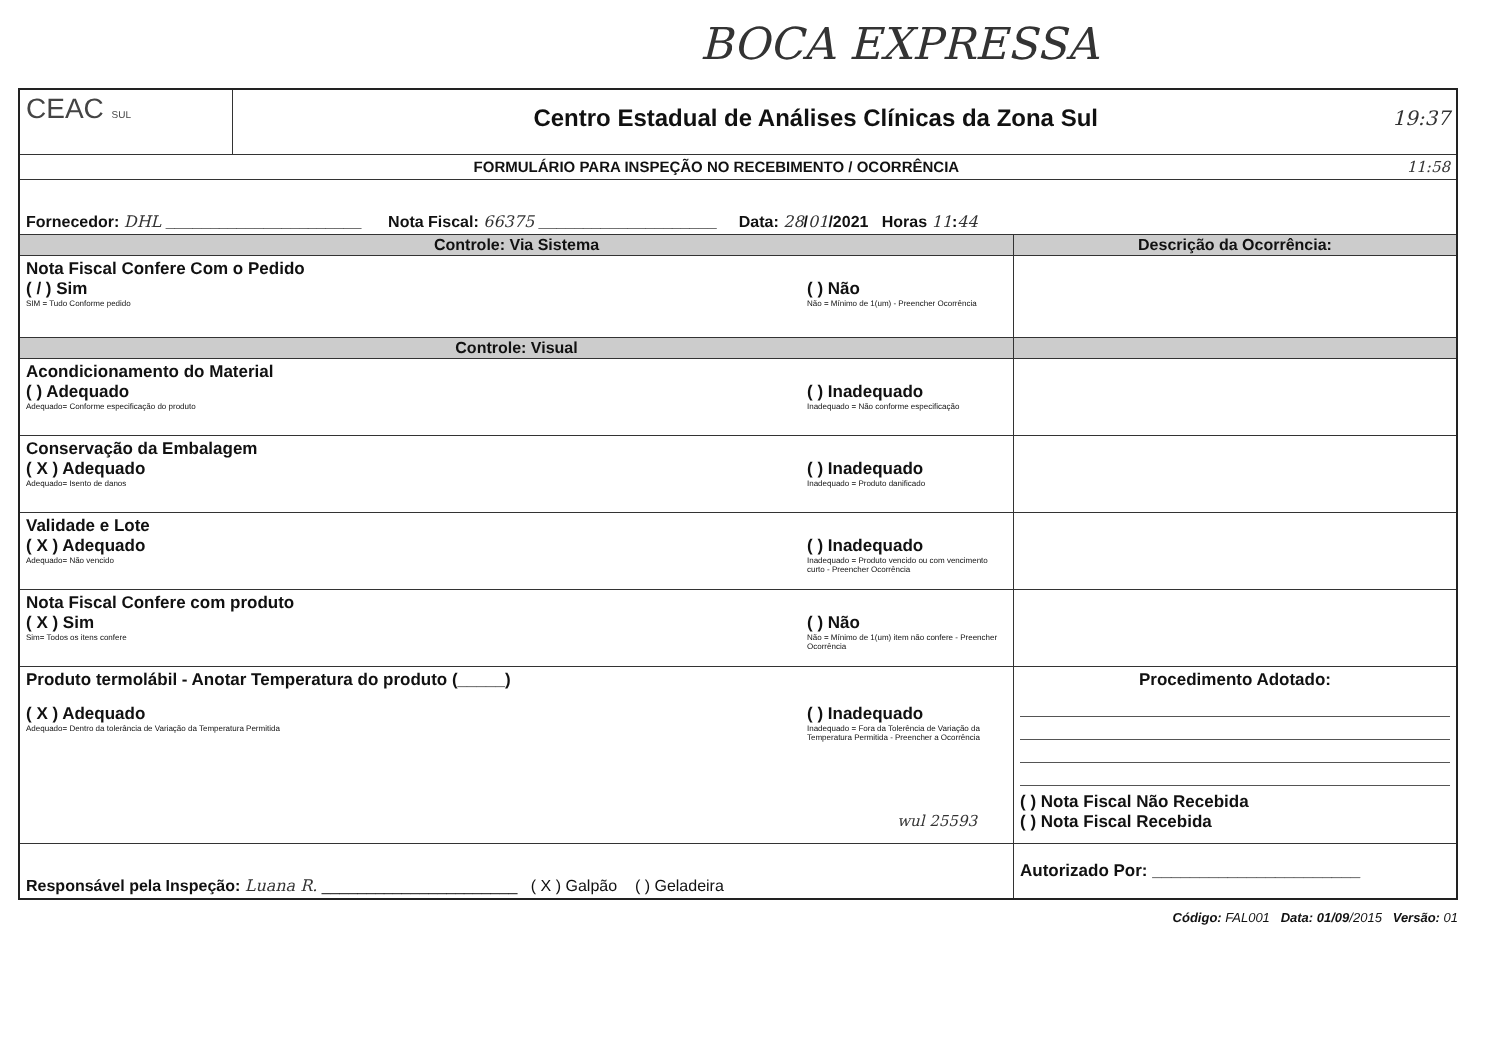BOCA EXPRESSA
| CEAC SUL | Centro Estadual de Análises Clínicas da Zona Sul 19:37 | |
| FORMULÁRIO PARA INSPEÇÃO NO RECEBIMENTO / OCORRÊNCIA 11:58 | | |
| Fornecedor: DHL ______________________ Nota Fiscal: 66375 ____________________ Data: 28 / 01 /2021 Horas 11 : 44 | | |
| Controle: Via Sistema | | Descrição da Ocorrência: |
| Nota Fiscal Confere Com o Pedido ( / ) Sim SIM = Tudo Conforme pedido ( ) Não Não = Mínimo de 1(um) - Preencher Ocorrência | | |
| Controle: Visual | | |
| Acondicionamento do Material ( ) Adequado Adequado= Conforme especificação do produto ( ) Inadequado Inadequado = Não conforme especificação | | |
| Conservação da Embalagem ( X ) Adequado Adequado= Isento de danos ( ) Inadequado Inadequado = Produto danificado | | |
| Validade e Lote ( X ) Adequado Adequado= Não vencido ( ) Inadequado Inadequado = Produto vencido ou com vencimento curto - Preencher Ocorrência | | |
| Nota Fiscal Confere com produto ( X ) Sim Sim= Todos os itens confere ( ) Não Não = Mínimo de 1(um) item não confere - Preencher Ocorrência | | |
| Produto termolábil - Anotar Temperatura do produto (_____) ( X ) Adequado Adequado= Dentro da tolerância de Variação da Temperatura Permitida ( ) Inadequado Inadequado = Fora da Tolerência de Variação da Temperatura Permitida - Preencher a Ocorrência wul 25593 | | Procedimento Adotado: ( ) Nota Fiscal Não Recebida ( ) Nota Fiscal Recebida |
| Responsável pela Inspeção: Luana R. ______________________ ( X ) Galpão ( ) Geladeira | | Autorizado Por: ______________________ |
Código: FAL001 Data: 01/09/2015 Versão: 01